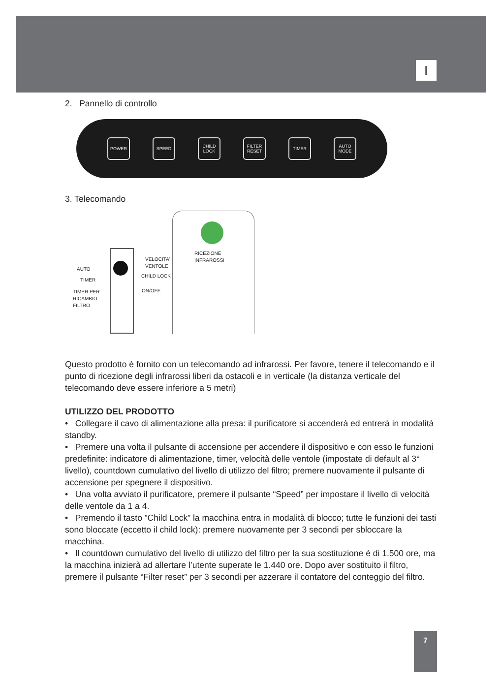I
2. Pannello di controllo
POWER SPEED
CHILD LOCK
FILTER RESET
TIMER
AUTO MODE
3. Telecomando
RICEZIONE
INFRAROSSI
VELOCITA'
VENTOLE
AUTO
CHILD LOCK
TIMER
ON/OFF
TIMER PER
RICAMBIO
FILTRO
Questo prodotto è fornito con un telecomando ad infrarossi. Per favore, tenere il telecomando e il punto di ricezione degli infrarossi liberi da ostacoli e in verticale (la distanza verticale del telecomando deve essere inferiore a 5 metri)
UTILIZZO DEL PRODOTTO
• Collegare il cavo di alimentazione alla presa: il purificatore si accenderà ed entrerà in modalità standby.
• Premere una volta il pulsante di accensione per accendere il dispositivo e con esso le funzioni predefinite: indicatore di alimentazione, timer, velocità delle ventole (impostate di default al 3° livello), countdown cumulativo del livello di utilizzo del filtro; premere nuovamente il pulsante di accensione per spegnere il dispositivo.
• Una volta avviato il purificatore, premere il pulsante “Speed” per impostare il livello di velocità delle ventole da 1 a 4.
• Premendo il tasto ”Child Lock” la macchina entra in modalità di blocco; tutte le funzioni dei tasti sono bloccate (eccetto il child lock): premere nuovamente per 3 secondi per sbloccare la macchina.
• Il countdown cumulativo del livello di utilizzo del filtro per la sua sostituzione è di 1.500 ore, ma la macchina inizierà ad allertare l’utente superate le 1.440 ore. Dopo aver sostituito il filtro, premere il pulsante “Filter reset” per 3 secondi per azzerare il contatore del conteggio del filtro.
7